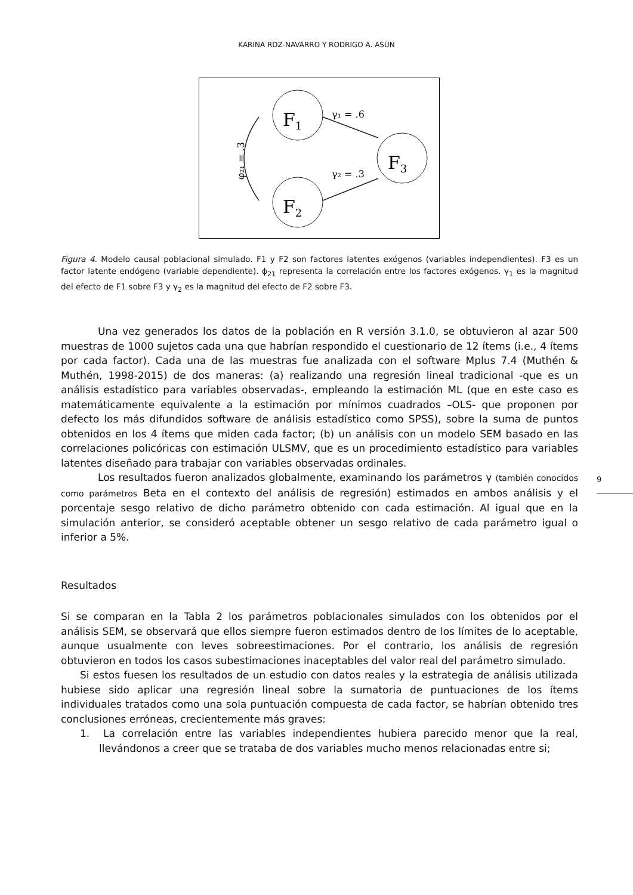KARINA RDZ-NAVARRO Y RODRIGO A. ASÚN
F1
F2
F3
γ₁ = .6
γ₂ = .3
φ₂₁ = .3
Figura 4. Modelo causal poblacional simulado. F1 y F2 son factores latentes exógenos (variables independientes). F3 es un factor latente endógeno (variable dependiente). ϕ<sub>21</sub> representa la correlación entre los factores exógenos. γ<sub>1</sub> es la magnitud del efecto de F1 sobre F3 y γ<sub>2</sub> es la magnitud del efecto de F2 sobre F3.
Una vez generados los datos de la población en R versión 3.1.0, se obtuvieron al azar 500 muestras de 1000 sujetos cada una que habrían respondido el cuestionario de 12 ítems (i.e., 4 ítems por cada factor). Cada una de las muestras fue analizada con el software Mplus 7.4 (Muthén & Muthén, 1998-2015) de dos maneras: (a) realizando una regresión lineal tradicional -que es un análisis estadístico para variables observadas-, empleando la estimación ML (que en este caso es matemáticamente equivalente a la estimación por mínimos cuadrados –OLS- que proponen por defecto los más difundidos software de análisis estadístico como SPSS), sobre la suma de puntos obtenidos en los 4 ítems que miden cada factor; (b) un análisis con un modelo SEM basado en las correlaciones policóricas con estimación ULSMV, que es un procedimiento estadístico para variables latentes diseñado para trabajar con variables observadas ordinales.
Los resultados fueron analizados globalmente, examinando los parámetros γ (también conocidos como parámetros Beta en el contexto del análisis de regresión) estimados en ambos análisis y el porcentaje sesgo relativo de dicho parámetro obtenido con cada estimación. Al igual que en la simulación anterior, se consideró aceptable obtener un sesgo relativo de cada parámetro igual o inferior a 5%.
Resultados
Si se comparan en la Tabla 2 los parámetros poblacionales simulados con los obtenidos por el análisis SEM, se observará que ellos siempre fueron estimados dentro de los límites de lo aceptable, aunque usualmente con leves sobreestimaciones. Por el contrario, los análisis de regresión obtuvieron en todos los casos subestimaciones inaceptables del valor real del parámetro simulado.
Si estos fuesen los resultados de un estudio con datos reales y la estrategia de análisis utilizada hubiese sido aplicar una regresión lineal sobre la sumatoria de puntuaciones de los ítems individuales tratados como una sola puntuación compuesta de cada factor, se habrían obtenido tres conclusiones erróneas, crecientemente más graves:
1. La correlación entre las variables independientes hubiera parecido menor que la real, llevándonos a creer que se trataba de dos variables mucho menos relacionadas entre si;
9